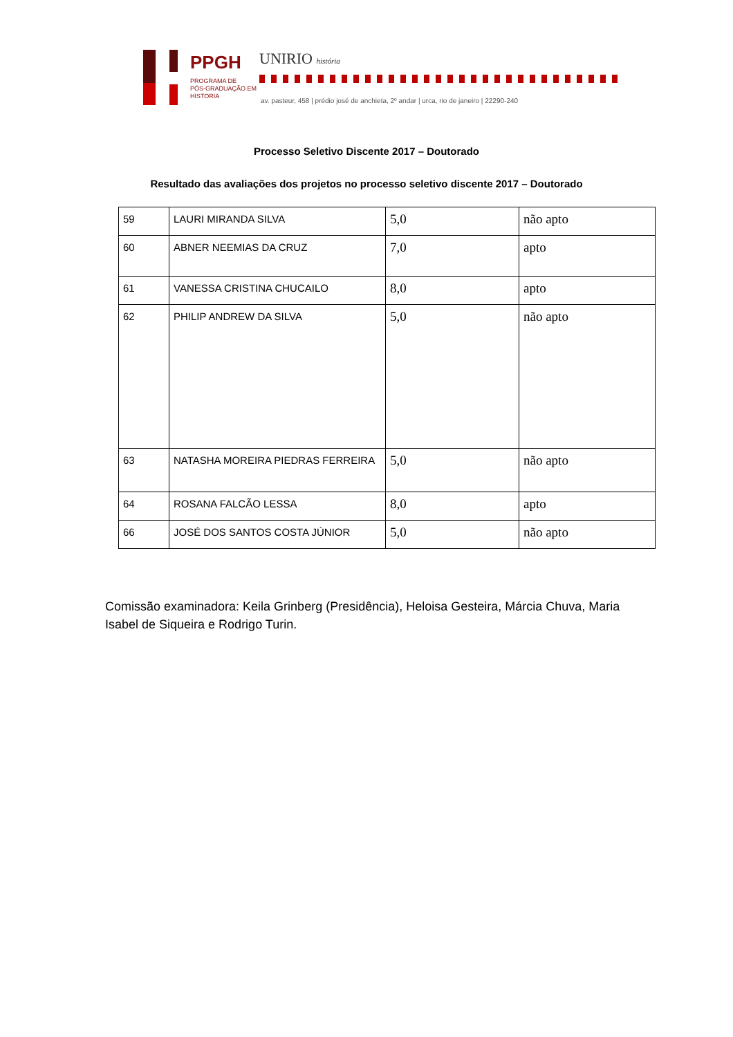PPGH
PROGRAMA DE
PÓS-GRADUAÇÃO EM
HISTORIA
UNIRIO história
av. pasteur, 458 | prédio josé de anchieta, 2º andar | urca, rio de janeiro | 22290-240
Processo Seletivo Discente 2017 – Doutorado
Resultado das avaliações dos projetos no processo seletivo discente 2017 – Doutorado
| 59 | LAURI MIRANDA SILVA | 5,0 | não apto |
| 60 | ABNER NEEMIAS DA CRUZ | 7,0 | apto |
| 61 | VANESSA CRISTINA CHUCAILO | 8,0 | apto |
| 62 | PHILIP ANDREW DA SILVA | 5,0 | não apto |
| 63 | NATASHA MOREIRA PIEDRAS FERREIRA | 5,0 | não apto |
| 64 | ROSANA FALCÃO LESSA | 8,0 | apto |
| 66 | JOSÉ DOS SANTOS COSTA JÚNIOR | 5,0 | não apto |
Comissão examinadora: Keila Grinberg (Presidência), Heloisa Gesteira, Márcia Chuva, Maria Isabel de Siqueira e Rodrigo Turin.